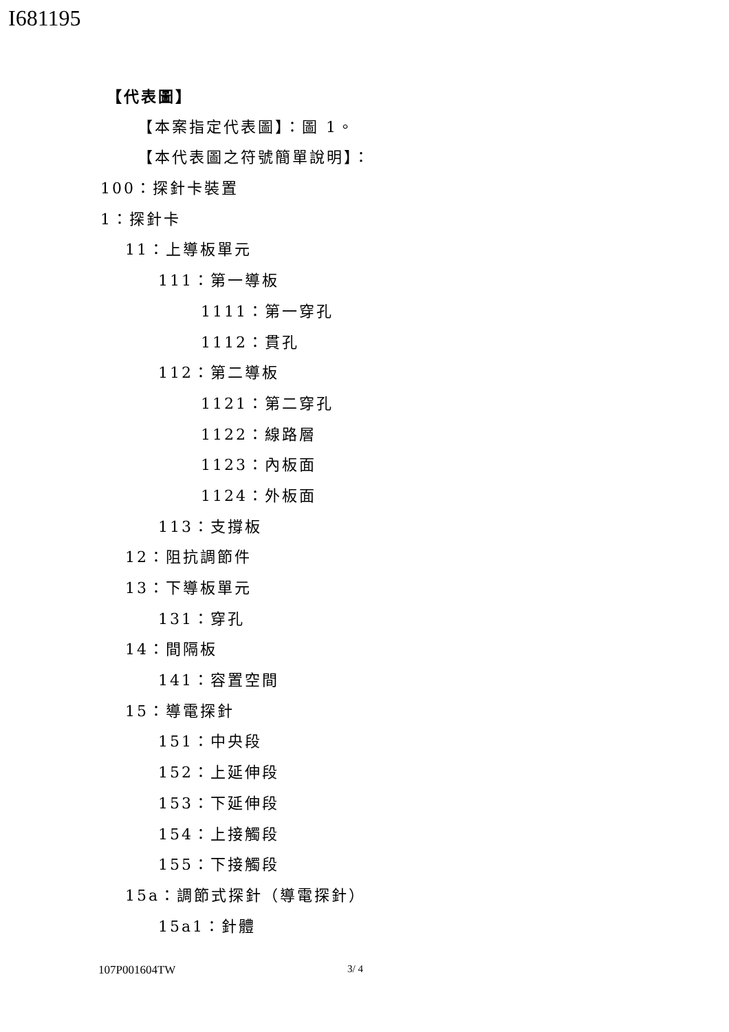I681195
【代表圖】
【本案指定代表圖】：圖 1。
【本代表圖之符號簡單說明】：
100：探針卡裝置
1：探針卡
11：上導板單元
111：第一導板
1111：第一穿孔
1112：貫孔
112：第二導板
1121：第二穿孔
1122：線路層
1123：內板面
1124：外板面
113：支撐板
12：阻抗調節件
13：下導板單元
131：穿孔
14：間隔板
141：容置空間
15：導電探針
151：中央段
152：上延伸段
153：下延伸段
154：上接觸段
155：下接觸段
15a：調節式探針（導電探針）
15a1：針體
107P001604TW 3/ 4